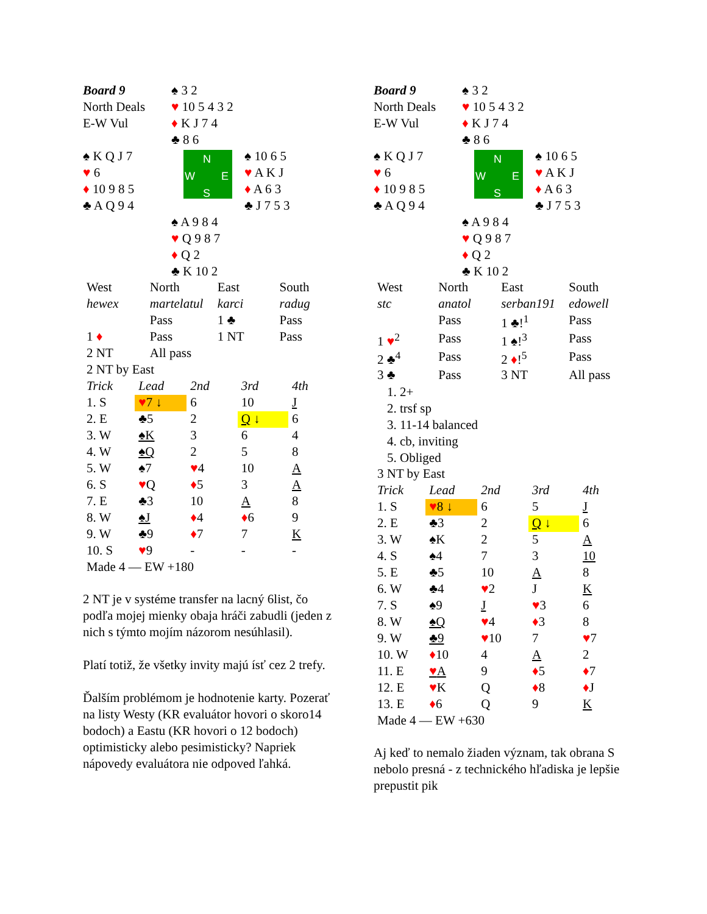Board 9
North Deals
E-W Vul
♠ 3 2
♥ 10 5 4 3 2
♦ K J 7 4
♣ 8 6
♠ K Q J 7
♥ 6
♦ 10 9 8 5
♣ A Q 9 4
N
W E
S
♠ 10 6 5
♥ A K J
♦ A 6 3
♣ J 7 5 3
♠ A 9 8 4
♥ Q 9 8 7
♦ Q 2
♣ K 10 2
| West | North | East | South |
| hewex | martelatul | karci | radug |
| | Pass | 1 ♣ | Pass |
| 1 ♦ | Pass | 1 NT | Pass |
| 2 NT | All pass | | |
| 2 NT by East | | | |
| Trick | Lead | 2nd | 3rd | 4th |
| 1. S | ♥ 7 ↓ | 6 | 10 | J |
| 2. E | ♣5 | 2 | Q ↓ | 6 |
| 3. W | ♠K | 3 | 6 | 4 |
| 4. W | ♠Q | 2 | 5 | 8 |
| 5. W | ♠7 | ♥ 4 | 10 | A |
| 6. S | ♥ Q | ♦ 5 | 3 | A |
| 7. E | ♣3 | 10 | A | 8 |
| 8. W | ♠J | ♦ 4 | ♦ 6 | 9 |
| 9. W | ♣9 | ♦ 7 | 7 | K |
| 10. S | ♥ 9 | - | - | - |
| Made 4 — EW +180 | | | | |
2 NT je v systéme transfer na lacný 6list, čo podľa mojej mienky obaja hráči zabudli (jeden z nich s týmto mojím názorom nesúhlasil).
Platí totiž, že všetky invity majú ísť cez 2 trefy.
Ďalším problémom je hodnotenie karty. Pozerať na listy Westy (KR evaluátor hovori o skoro14 bodoch) a Eastu (KR hovori o 12 bodoch) optimisticky alebo pesimisticky? Napriek nápovedy evaluátora nie odpoved ľahká.
Board 9
North Deals
E-W Vul
♠ 3 2
♥ 10 5 4 3 2
♦ K J 7 4
♣ 8 6
♠ K Q J 7
♥ 6
♦ 10 9 8 5
♣ A Q 9 4
N
W E
S
♠ 10 6 5
♥ A K J
♦ A 6 3
♣ J 7 5 3
♠ A 9 8 4
♥ Q 9 8 7
♦ Q 2
♣ K 10 2
| West | North | East | South |
| stc | anatol | serban191 | edowell |
| | Pass | 1 ♣!<sup>1</sup> | Pass |
| 1 ♥<sup>2</sup> | Pass | 1 ♠!<sup>3</sup> | Pass |
| 2 ♣<sup>4</sup> | Pass | 2 ♦ !<sup>5</sup> | Pass |
| 3 ♣ | Pass | 3 NT | All pass |
1. 2+
2. trsf sp
3. 11-14 balanced
4. cb, inviting
5. Obliged
| 3 NT by East | | | | |
| Trick | Lead | 2nd | 3rd | 4th |
| 1. S | ♥ 8 ↓ | 6 | 5 | J |
| 2. E | ♣3 | 2 | Q ↓ | 6 |
| 3. W | ♠K | 2 | 5 | A |
| 4. S | ♠4 | 7 | 3 | 10 |
| 5. E | ♣5 | 10 | A | 8 |
| 6. W | ♣4 | ♥ 2 | J | K |
| 7. S | ♠9 | J | ♥ 3 | 6 |
| 8. W | ♠Q | ♥ 4 | ♦ 3 | 8 |
| 9. W | ♣9 | ♥ 10 | 7 | ♥ 7 |
| 10. W | ♦ 10 | 4 | A | 2 |
| 11. E | ♥ A | 9 | ♦ 5 | ♦ 7 |
| 12. E | ♥ K | Q | ♦ 8 | ♦ J |
| 13. E | ♦ 6 | Q | 9 | K |
| Made 4 — EW +630 | | | | |
Aj keď to nemalo žiaden význam, tak obrana S nebolo presná - z technického hľadiska je lepšie prepustit pik